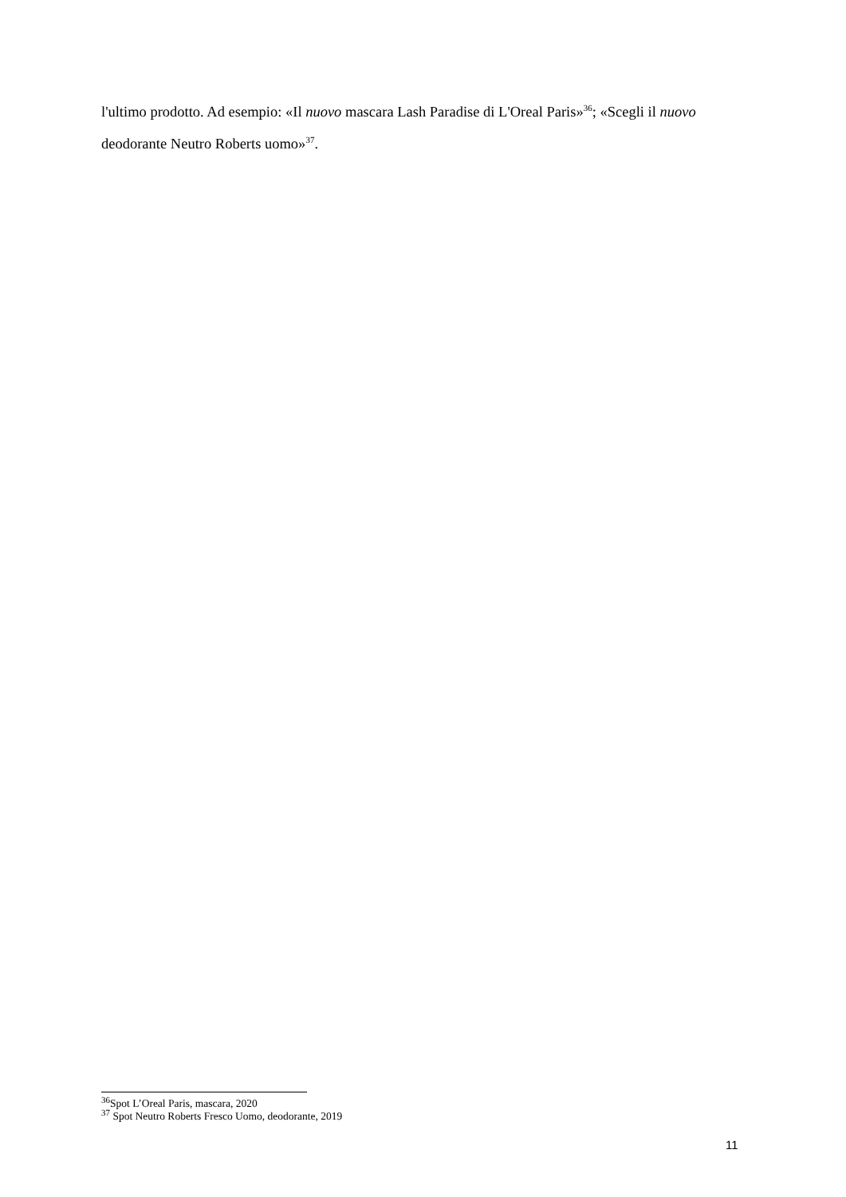l'ultimo prodotto. Ad esempio: «Il nuovo mascara Lash Paradise di L'Oreal Paris»<sup>36</sup>; «Scegli il nuovo deodorante Neutro Roberts uomo»<sup>37</sup>.
<sup>36</sup> Spot L’Oreal Paris, mascara, 2020
<sup>37</sup> Spot Neutro Roberts Fresco Uomo, deodorante, 2019
11